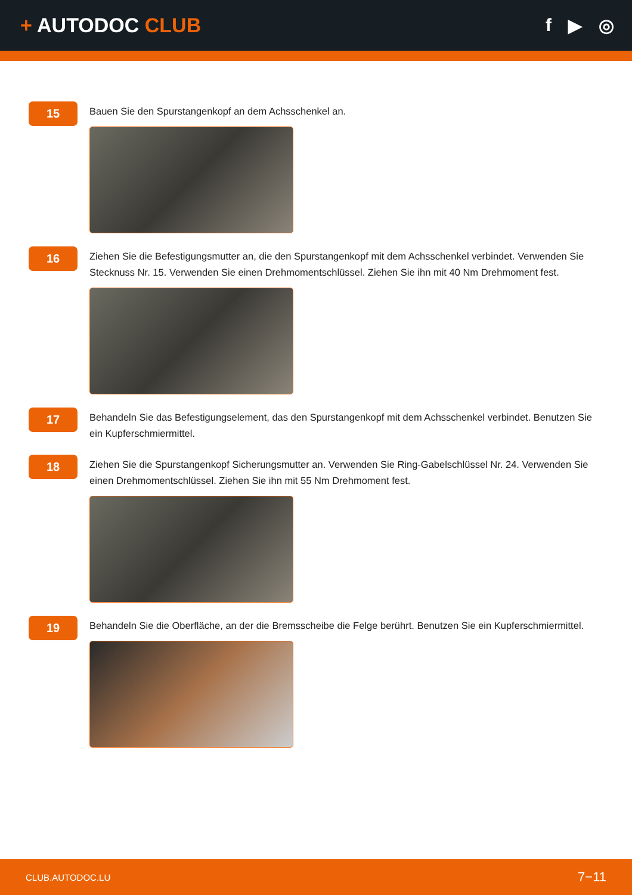+ AUTODOC CLUB f ▶ ◎
15
Bauen Sie den Spurstangenkopf an dem Achsschenkel an.
16
Ziehen Sie die Befestigungsmutter an, die den Spurstangenkopf mit dem Achsschenkel verbindet. Verwenden Sie Stecknuss Nr. 15. Verwenden Sie einen Drehmomentschlüssel. Ziehen Sie ihn mit 40 Nm Drehmoment fest.
17
Behandeln Sie das Befestigungselement, das den Spurstangenkopf mit dem Achsschenkel verbindet. Benutzen Sie ein Kupferschmiermittel.
18
Ziehen Sie die Spurstangenkopf Sicherungsmutter an. Verwenden Sie Ring-Gabelschlüssel Nr. 24. Verwenden Sie einen Drehmomentschlüssel. Ziehen Sie ihn mit 55 Nm Drehmoment fest.
19
Behandeln Sie die Oberfläche, an der die Bremsscheibe die Felge berührt. Benutzen Sie ein Kupferschmiermittel.
CLUB.AUTODOC.LU 7−11